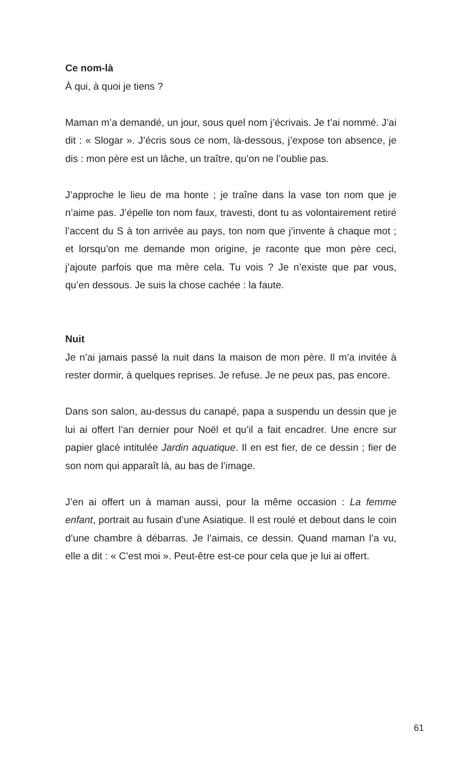Ce nom-là
À qui, à quoi je tiens ?
Maman m’a demandé, un jour, sous quel nom j’écrivais. Je t’ai nommé. J’ai dit : « Slogar ». J’écris sous ce nom, là-dessous, j’expose ton absence, je dis : mon père est un lâche, un traître, qu’on ne l’oublie pas.
J’approche le lieu de ma honte ; je traîne dans la vase ton nom que je n’aime pas. J’épelle ton nom faux, travesti, dont tu as volontairement retiré l’accent du S à ton arrivée au pays, ton nom que j’invente à chaque mot ; et lorsqu’on me demande mon origine, je raconte que mon père ceci, j’ajoute parfois que ma mère cela. Tu vois ? Je n’existe que par vous, qu’en dessous. Je suis la chose cachée : la faute.
Nuit
Je n’ai jamais passé la nuit dans la maison de mon père. Il m’a invitée à rester dormir, à quelques reprises. Je refuse. Je ne peux pas, pas encore.
Dans son salon, au-dessus du canapé, papa a suspendu un dessin que je lui ai offert l’an dernier pour Noël et qu’il a fait encadrer. Une encre sur papier glacé intitulée Jardin aquatique. Il en est fier, de ce dessin ; fier de son nom qui apparaît là, au bas de l’image.
J’en ai offert un à maman aussi, pour la même occasion : La femme enfant, portrait au fusain d’une Asiatique. Il est roulé et debout dans le coin d’une chambre à débarras. Je l’aimais, ce dessin. Quand maman l’a vu, elle a dit : « C’est moi ». Peut-être est-ce pour cela que je lui ai offert.
61